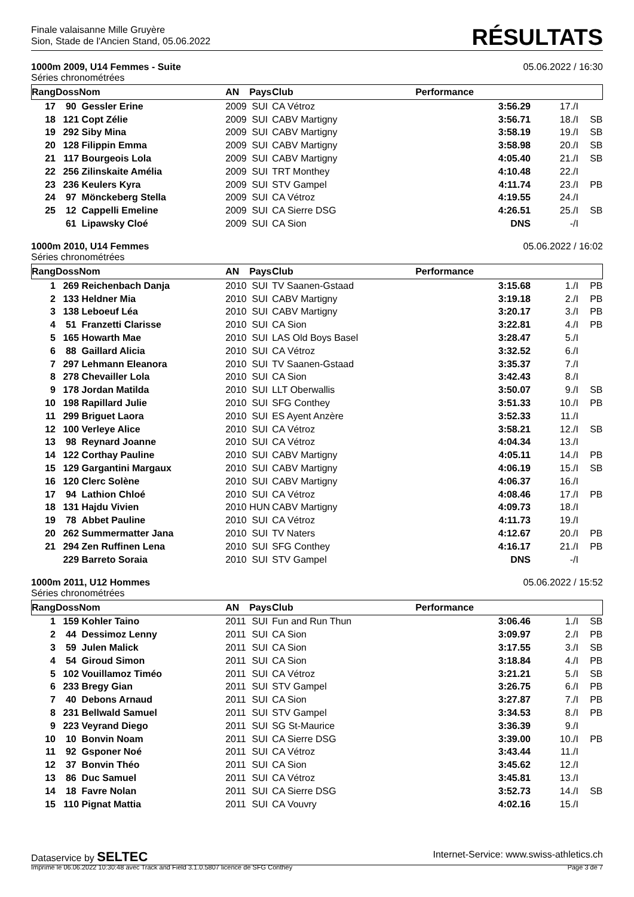Finale valaisanne Mille Gruyère
Sion, Stade de l'Ancien Stand, 05.06.2022
RÉSULTATS
1000m 2009, U14 Femmes - Suite 05.06.2022 / 16:30
Séries chronométrées
| Rang | Doss | Nom | AN | Pays | Club | Performance | | |
| --- | --- | --- | --- | --- | --- | --- | --- | --- |
| 17 | 90 | Gessler Erine | 2009 | SUI | CA Vétroz | 3:56.29 | 17./I | |
| 18 | 121 | Copt Zélie | 2009 | SUI | CABV Martigny | 3:56.71 | 18./I | SB |
| 19 | 292 | Siby Mina | 2009 | SUI | CABV Martigny | 3:58.19 | 19./I | SB |
| 20 | 128 | Filippin Emma | 2009 | SUI | CABV Martigny | 3:58.98 | 20./I | SB |
| 21 | 117 | Bourgeois Lola | 2009 | SUI | CABV Martigny | 4:05.40 | 21./I | SB |
| 22 | 256 | Zilinskaite Amélia | 2009 | SUI | TRT Monthey | 4:10.48 | 22./I | |
| 23 | 236 | Keulers Kyra | 2009 | SUI | STV Gampel | 4:11.74 | 23./I | PB |
| 24 | 97 | Mönckeberg Stella | 2009 | SUI | CA Vétroz | 4:19.55 | 24./I | |
| 25 | 12 | Cappelli Emeline | 2009 | SUI | CA Sierre DSG | 4:26.51 | 25./I | SB |
| | 61 | Lipawsky Cloé | 2009 | SUI | CA Sion | DNS | -/I | |
1000m 2010, U14 Femmes 05.06.2022 / 16:02
Séries chronométrées
| Rang | Doss | Nom | AN | Pays | Club | Performance | | |
| --- | --- | --- | --- | --- | --- | --- | --- | --- |
| 1 | 269 | Reichenbach Danja | 2010 | SUI | TV Saanen-Gstaad | 3:15.68 | 1./I | PB |
| 2 | 133 | Heldner Mia | 2010 | SUI | CABV Martigny | 3:19.18 | 2./I | PB |
| 3 | 138 | Leboeuf Léa | 2010 | SUI | CABV Martigny | 3:20.17 | 3./I | PB |
| 4 | 51 | Franzetti Clarisse | 2010 | SUI | CA Sion | 3:22.81 | 4./I | PB |
| 5 | 165 | Howarth Mae | 2010 | SUI | LAS Old Boys Basel | 3:28.47 | 5./I | |
| 6 | 88 | Gaillard Alicia | 2010 | SUI | CA Vétroz | 3:32.52 | 6./I | |
| 7 | 297 | Lehmann Eleanora | 2010 | SUI | TV Saanen-Gstaad | 3:35.37 | 7./I | |
| 8 | 278 | Chevailler Lola | 2010 | SUI | CA Sion | 3:42.43 | 8./I | |
| 9 | 178 | Jordan Matilda | 2010 | SUI | LLT Oberwallis | 3:50.07 | 9./I | SB |
| 10 | 198 | Rapillard Julie | 2010 | SUI | SFG Conthey | 3:51.33 | 10./I | PB |
| 11 | 299 | Briguet Laora | 2010 | SUI | ES Ayent Anzère | 3:52.33 | 11./I | |
| 12 | 100 | Verleye Alice | 2010 | SUI | CA Vétroz | 3:58.21 | 12./I | SB |
| 13 | 98 | Reynard Joanne | 2010 | SUI | CA Vétroz | 4:04.34 | 13./I | |
| 14 | 122 | Corthay Pauline | 2010 | SUI | CABV Martigny | 4:05.11 | 14./I | PB |
| 15 | 129 | Gargantini Margaux | 2010 | SUI | CABV Martigny | 4:06.19 | 15./I | SB |
| 16 | 120 | Clerc Solène | 2010 | SUI | CABV Martigny | 4:06.37 | 16./I | |
| 17 | 94 | Lathion Chloé | 2010 | SUI | CA Vétroz | 4:08.46 | 17./I | PB |
| 18 | 131 | Hajdu Vivien | 2010 | HUN | CABV Martigny | 4:09.73 | 18./I | |
| 19 | 78 | Abbet Pauline | 2010 | SUI | CA Vétroz | 4:11.73 | 19./I | |
| 20 | 262 | Summermatter Jana | 2010 | SUI | TV Naters | 4:12.67 | 20./I | PB |
| 21 | 294 | Zen Ruffinen Lena | 2010 | SUI | SFG Conthey | 4:16.17 | 21./I | PB |
| | 229 | Barreto Soraia | 2010 | SUI | STV Gampel | DNS | -/I | |
1000m 2011, U12 Hommes 05.06.2022 / 15:52
Séries chronométrées
| Rang | Doss | Nom | AN | Pays | Club | Performance | | |
| --- | --- | --- | --- | --- | --- | --- | --- | --- |
| 1 | 159 | Kohler Taino | 2011 | SUI | Fun and Run Thun | 3:06.46 | 1./I | SB |
| 2 | 44 | Dessimoz Lenny | 2011 | SUI | CA Sion | 3:09.97 | 2./I | PB |
| 3 | 59 | Julen Malick | 2011 | SUI | CA Sion | 3:17.55 | 3./I | SB |
| 4 | 54 | Giroud Simon | 2011 | SUI | CA Sion | 3:18.84 | 4./I | PB |
| 5 | 102 | Vouillamoz Timéo | 2011 | SUI | CA Vétroz | 3:21.21 | 5./I | SB |
| 6 | 233 | Bregy Gian | 2011 | SUI | STV Gampel | 3:26.75 | 6./I | PB |
| 7 | 40 | Debons Arnaud | 2011 | SUI | CA Sion | 3:27.87 | 7./I | PB |
| 8 | 231 | Bellwald Samuel | 2011 | SUI | STV Gampel | 3:34.53 | 8./I | PB |
| 9 | 223 | Veyrand Diego | 2011 | SUI | SG St-Maurice | 3:36.39 | 9./I | |
| 10 | 10 | Bonvin Noam | 2011 | SUI | CA Sierre DSG | 3:39.00 | 10./I | PB |
| 11 | 92 | Gsponer Noé | 2011 | SUI | CA Vétroz | 3:43.44 | 11./I | |
| 12 | 37 | Bonvin Théo | 2011 | SUI | CA Sion | 3:45.62 | 12./I | |
| 13 | 86 | Duc Samuel | 2011 | SUI | CA Vétroz | 3:45.81 | 13./I | |
| 14 | 18 | Favre Nolan | 2011 | SUI | CA Sierre DSG | 3:52.73 | 14./I | SB |
| 15 | 110 | Pignat Mattia | 2011 | SUI | CA Vouvry | 4:02.16 | 15./I | |
Dataservice by SELTEC Internet-Service: www.swiss-athletics.ch
Imprimé le 06.06.2022 10:30:48 avec Track and Field 3.1.0.5807 licence de SFG Conthey Page 3 de 7